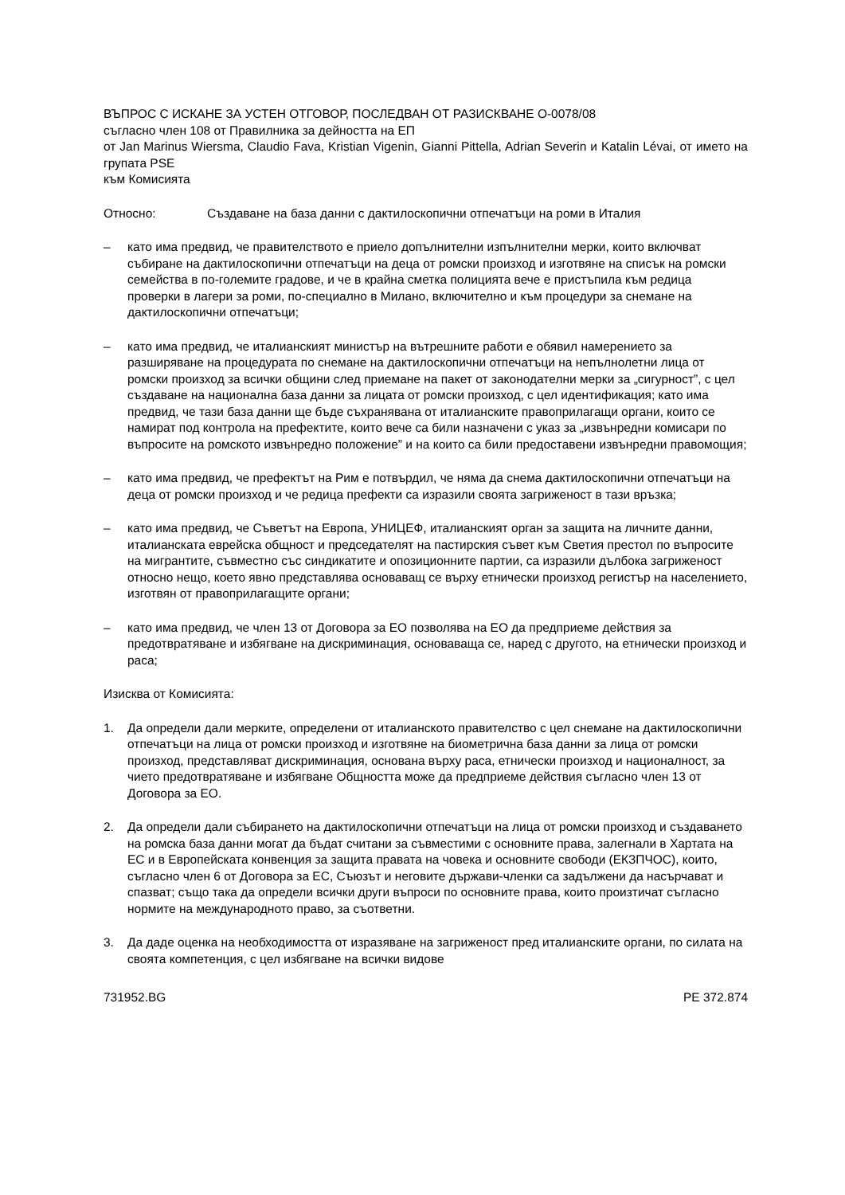ВЪПРОС С ИСКАНЕ ЗА УСТЕН ОТГОВОР, ПОСЛЕДВАН ОТ РАЗИСКВАНЕ O-0078/08
съгласно член 108 от Правилника за дейността на ЕП
от Jan Marinus Wiersma, Claudio Fava, Kristian Vigenin, Gianni Pittella, Adrian Severin и Katalin Lévai, от името на групата PSE
към Комисията
Относно: Създаване на база данни с дактилоскопични отпечатъци на роми в Италия
– като има предвид, че правителството е приело допълнителни изпълнителни мерки, които включват събиране на дактилоскопични отпечатъци на деца от ромски произход и изготвяне на списък на ромски семейства в по-големите градове, и че в крайна сметка полицията вече е пристъпила към редица проверки в лагери за роми, по-специално в Милано, включително и към процедури за снемане на дактилоскопични отпечатъци;
– като има предвид, че италианският министър на вътрешните работи е обявил намерението за разширяване на процедурата по снемане на дактилоскопични отпечатъци на непълнолетни лица от ромски произход за всички общини след приемане на пакет от законодателни мерки за „сигурност”, с цел създаване на национална база данни за лицата от ромски произход, с цел идентификация; като има предвид, че тази база данни ще бъде съхранявана от италианските правоприлагащи органи, които се намират под контрола на префектите, които вече са били назначени с указ за „извънредни комисари по въпросите на ромското извънредно положение” и на които са били предоставени извънредни правомощия;
– като има предвид, че префектът на Рим е потвърдил, че няма да снема дактилоскопични отпечатъци на деца от ромски произход и че редица префекти са изразили своята загриженост в тази връзка;
– като има предвид, че Съветът на Европа, УНИЦЕФ, италианският орган за защита на личните данни, италианската еврейска общност и председателят на пастирския съвет към Светия престол по въпросите на мигрантите, съвместно със синдикатите и опозиционните партии, са изразили дълбока загриженост относно нещо, което явно представлява основаващ се върху етнически произход регистър на населението, изготвян от правоприлагащите органи;
– като има предвид, че член 13 от Договора за ЕО позволява на ЕО да предприеме действия за предотвратяване и избягване на дискриминация, основаваща се, наред с другото, на етнически произход и раса;
Изисква от Комисията:
1. Да определи дали мерките, определени от италианското правителство с цел снемане на дактилоскопични отпечатъци на лица от ромски произход и изготвяне на биометрична база данни за лица от ромски произход, представляват дискриминация, основана върху раса, етнически произход и националност, за чието предотвратяване и избягване Общността може да предприеме действия съгласно член 13 от Договора за ЕО.
2. Да определи дали събирането на дактилоскопични отпечатъци на лица от ромски произход и създаването на ромска база данни могат да бъдат считани за съвместими с основните права, залегнали в Хартата на ЕС и в Европейската конвенция за защита правата на човека и основните свободи (ЕКЗПЧОС), които, съгласно член 6 от Договора за ЕС, Съюзът и неговите държави-членки са задължени да насърчават и спазват; също така да определи всички други въпроси по основните права, които произтичат съгласно нормите на международното право, за съответни.
3. Да даде оценка на необходимостта от изразяване на загриженост пред италианските органи, по силата на своята компетенция, с цел избягване на всички видове
731952.BG PE 372.874